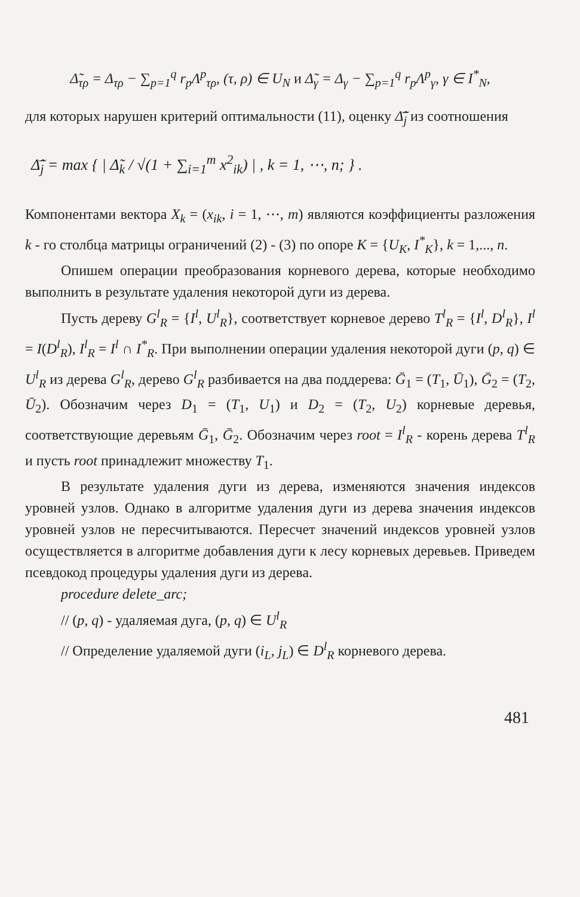Δ̃<sub>τρ</sub> = Δ<sub>τρ</sub> − ∑<sub>p=1</sub><sup>q</sup> r<sub>p</sub>Λ<sup>p</sup><sub>τρ</sub>, (τ, ρ) ∈ U<sub>N</sub> и Δ̃<sub>γ</sub> = Δ<sub>γ</sub> − ∑<sub>p=1</sub><sup>q</sup> r<sub>p</sub>Λ<sup>p</sup><sub>γ</sub>, γ ∈ I<sup>*</sup><sub>N</sub>,
для которых нарушен критерий оптимальности (11), оценку Δ̃̄<sub>j</sub> из соотношения
Δ̃̄<sub>j</sub> = max { | Δ̃<sub>k</sub> / √(1 + ∑<sub>i=1</sub><sup>m</sup> x<sup>2</sup><sub>ik</sub>) | , k = 1, ⋯, n; } .
Компонентами вектора X<sub>k</sub> = (x<sub>ik</sub>, i = 1, ⋯, m) являются коэффициенты разложения k - го столбца матрицы ограничений (2) - (3) по опоре K = {U<sub>K</sub>, I<sup>*</sup><sub>K</sub>}, k = 1,..., n.
Опишем операции преобразования корневого дерева, которые необходимо выполнить в результате удаления некоторой дуги из дерева.
Пусть дереву G<sup>l</sup><sub>R</sub> = {I<sup>l</sup>, U<sup>l</sup><sub>R</sub>}, соответствует корневое дерево T<sup>l</sup><sub>R</sub> = {I<sup>l</sup>, D<sup>l</sup><sub>R</sub>}, I<sup>l</sup> = I(D<sup>l</sup><sub>R</sub>), I<sup>l</sup><sub>R</sub> = I<sup>l</sup> ∩ I<sup>*</sup><sub>R</sub>. При выполнении операции удаления некоторой дуги (p, q) ∈ U<sup>l</sup><sub>R</sub> из дерева G<sup>l</sup><sub>R</sub>, дерево G<sup>l</sup><sub>R</sub> разбивается на два поддерева: Ḡ<sub>1</sub> = (T<sub>1</sub>, Ū<sub>1</sub>), Ḡ<sub>2</sub> = (T<sub>2</sub>, Ū<sub>2</sub>). Обозначим через D<sub>1</sub> = (T<sub>1</sub>, U<sub>1</sub>) и D<sub>2</sub> = (T<sub>2</sub>, U<sub>2</sub>) корневые деревья, соответствующие деревьям Ḡ<sub>1</sub>, Ḡ<sub>2</sub>. Обозначим через root = I<sup>l</sup><sub>R</sub> - корень дерева T<sup>l</sup><sub>R</sub> и пусть root принадлежит множеству T<sub>1</sub>.
В результате удаления дуги из дерева, изменяются значения индексов уровней узлов. Однако в алгоритме удаления дуги из дерева значения индексов уровней узлов не пересчитываются. Пересчет значений индексов уровней узлов осуществляется в алгоритме добавления дуги к лесу корневых деревьев. Приведем псевдокод процедуры удаления дуги из дерева.
procedure delete_arc;
// (p, q) - удаляемая дуга, (p, q) ∈ U<sup>l</sup><sub>R</sub>
// Определение удаляемой дуги (i<sub>L</sub>, j<sub>L</sub>) ∈ D<sup>l</sup><sub>R</sub> корневого дерева.
481